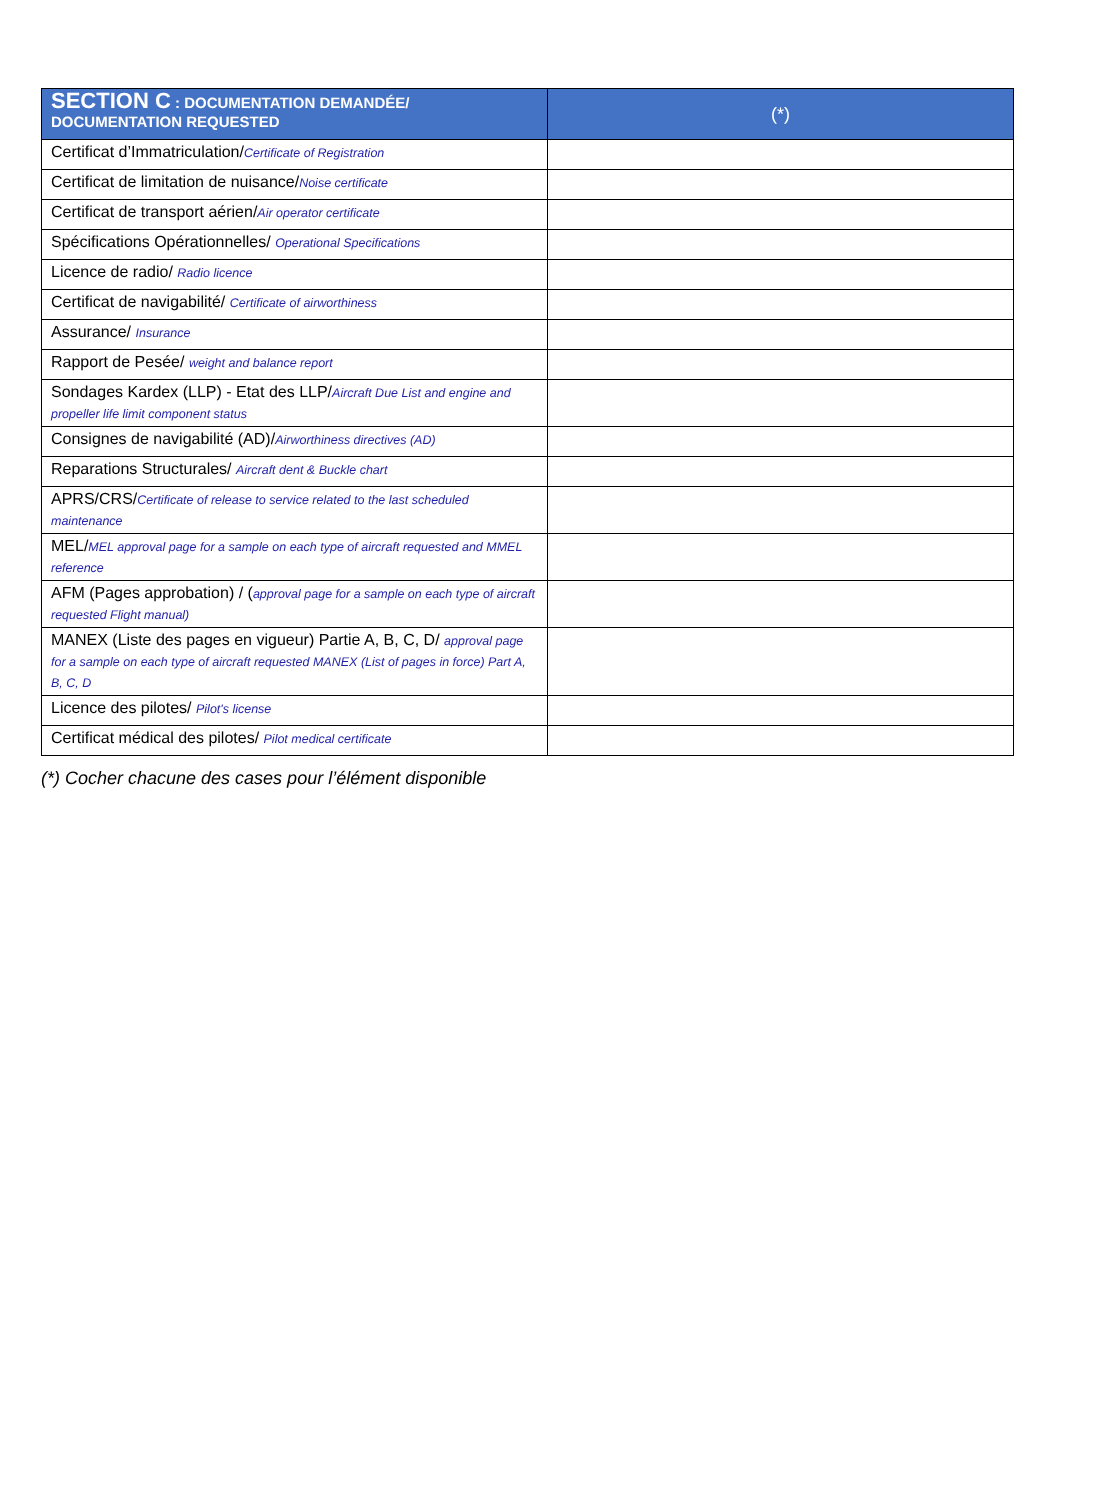| SECTION C : DOCUMENTATION DEMANDÉE/ DOCUMENTATION REQUESTED | (*) |
| --- | --- |
| Certificat d’Immatriculation/ Certificate of Registration | |
| Certificat de limitation de nuisance/ Noise certificate | |
| Certificat de transport aérien/ Air operator certificate | |
| Spécifications Opérationnelles/ Operational Specifications | |
| Licence de radio/ Radio licence | |
| Certificat de navigabilité/ Certificate of airworthiness | |
| Assurance/ Insurance | |
| Rapport de Pesée/ weight and balance report | |
| Sondages Kardex (LLP) - Etat des LLP/ Aircraft Due List and engine and propeller life limit component status | |
| Consignes de navigabilité (AD)/ Airworthiness directives (AD) | |
| Reparations Structurales/ Aircraft dent & Buckle chart | |
| APRS/CRS/ Certificate of release to service related to the last scheduled maintenance | |
| MEL/ MEL approval page for a sample on each type of aircraft requested and MMEL reference | |
| AFM (Pages approbation) / ( approval page for a sample on each type of aircraft requested Flight manual) | |
| MANEX (Liste des pages en vigueur) Partie A, B, C, D/ approval page for a sample on each type of aircraft requested MANEX (List of pages in force) Part A, B, C, D | |
| Licence des pilotes/ Pilot's license | |
| Certificat médical des pilotes/ Pilot medical certificate | |
(*) Cocher chacune des cases pour l’élément disponible